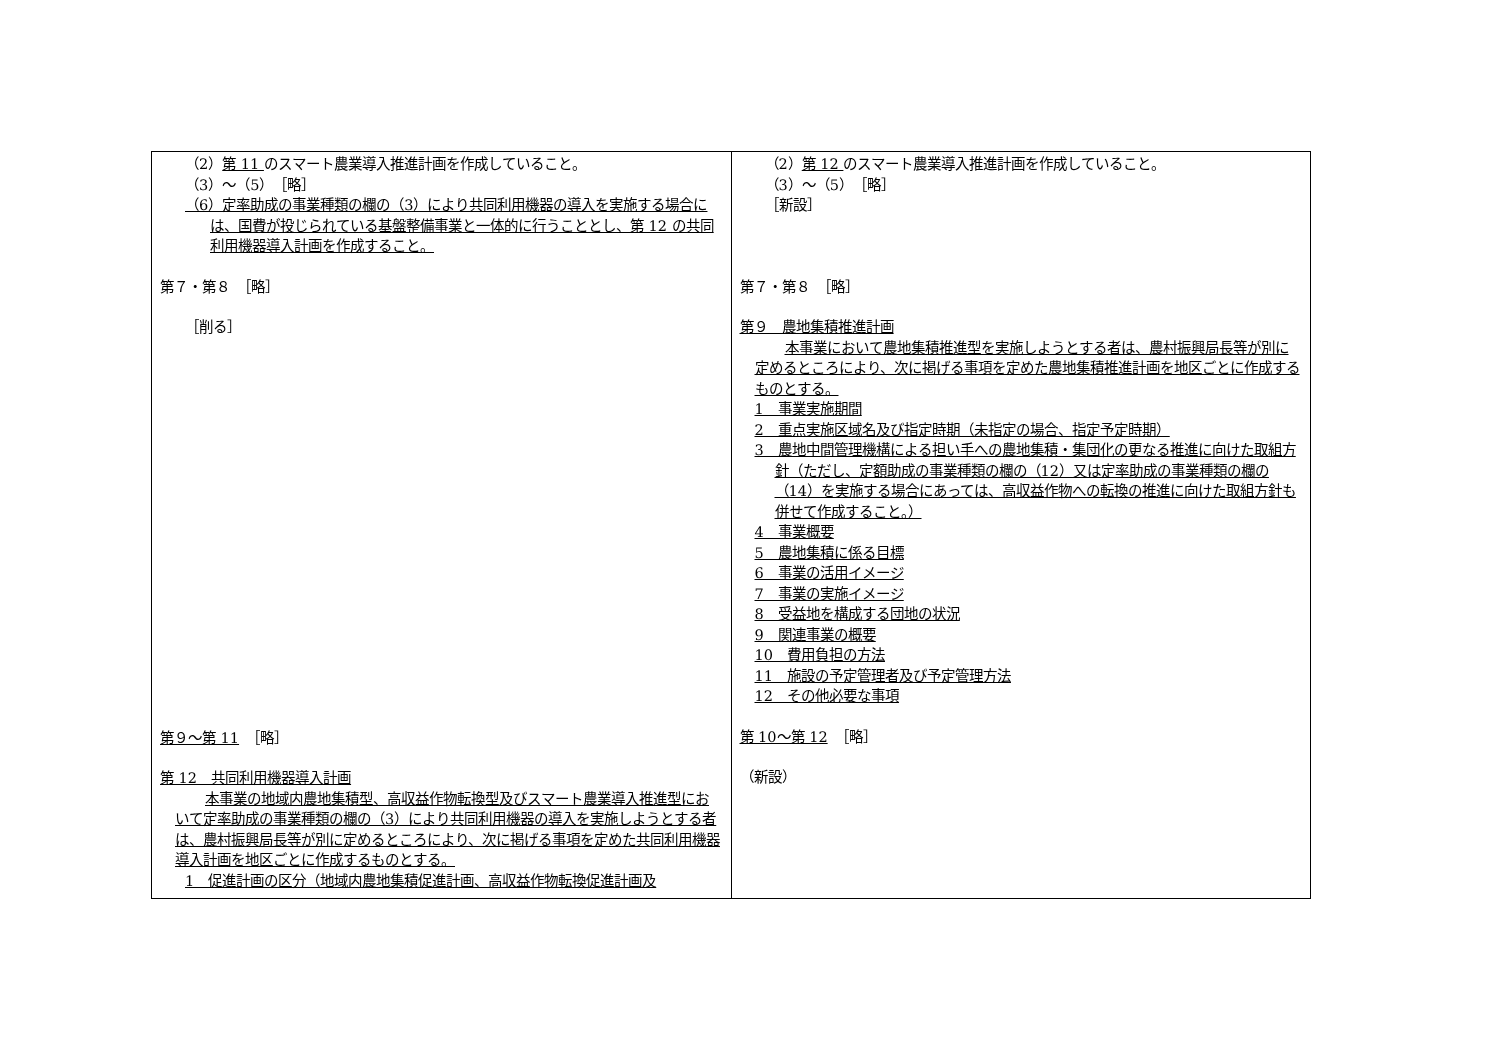| （2） 第 11 のスマート農業導入推進計画を作成していること。 （3）～（5） ［略］ （6）定率助成の事業種類の欄の（3）により共同利用機器の導入を実施する場合には、国費が投じられている基盤整備事業と一体的に行うこととし、第 12 の共同利用機器導入計画を作成すること。 第７・第８ ［略］ ［削る］ 第９～第 11 ［略］ 第 12 共同利用機器導入計画 本事業の地域内農地集積型、高収益作物転換型及びスマート農業導入推進型において定率助成の事業種類の欄の（3）により共同利用機器の導入を実施しようとする者は、農村振興局長等が別に定めるところにより、次に掲げる事項を定めた共同利用機器導入計画を地区ごとに作成するものとする。 1 促進計画の区分（地域内農地集積促進計画、高収益作物転換促進計画及 | （2） 第 12 のスマート農業導入推進計画を作成していること。 （3）～（5） ［略］ ［新設］ 第７・第８ ［略］ 第９ 農地集積推進計画 本事業において農地集積推進型を実施しようとする者は、農村振興局長等が別に定めるところにより、次に掲げる事項を定めた農地集積推進計画を地区ごとに作成するものとする。 1 事業実施期間 2 重点実施区域名及び指定時期（未指定の場合、指定予定時期） 3 農地中間管理機構による担い手への農地集積・集団化の更なる推進に向けた取組方針（ただし、定額助成の事業種類の欄の（12）又は定率助成の事業種類の欄の（14）を実施する場合にあっては、高収益作物への転換の推進に向けた取組方針も併せて作成すること。） 4 事業概要 5 農地集積に係る目標 6 事業の活用イメージ 7 事業の実施イメージ 8 受益地を構成する団地の状況 9 関連事業の概要 10 費用負担の方法 11 施設の予定管理者及び予定管理方法 12 その他必要な事項 第 10～第 12 ［略］ （新設） |